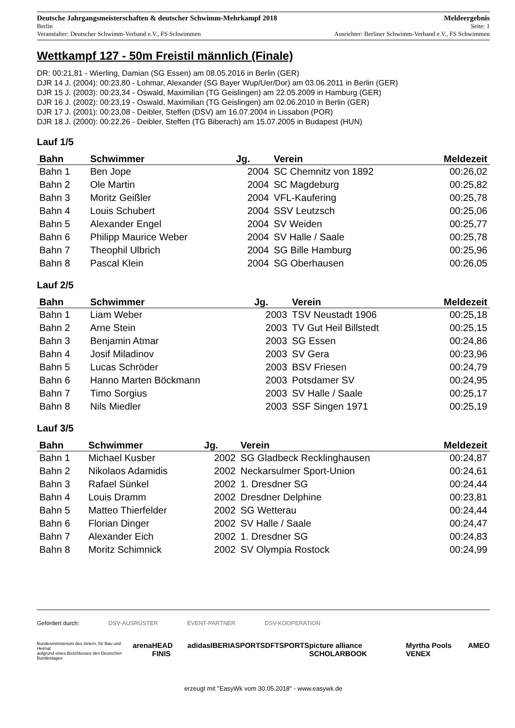Deutsche Jahrgangsmeisterschaften & deutscher Schwimm-Mehrkampf 2018 Meldeergebnis
Berlin Seite: 1
Veranstalter: Deutscher Schwimm-Verband e.V., FS Schwimmen Ausrichter: Berliner Schwimm-Verband e.V., FS Schwimmen
Wettkampf 127 - 50m Freistil männlich (Finale)
DR: 00:21,81 - Wierling, Damian (SG Essen) am 08.05.2016 in Berlin (GER)
DJR 14 J. (2004): 00:23,80 - Lohmar, Alexander (SG Bayer Wup/Uer/Dor) am 03.06.2011 in Berlin (GER)
DJR 15 J. (2003): 00:23,34 - Oswald, Maximilian (TG Geislingen) am 22.05.2009 in Hamburg (GER)
DJR 16 J. (2002): 00:23,19 - Oswald, Maximilian (TG Geislingen) am 02.06.2010 in Berlin (GER)
DJR 17 J. (2001): 00:23,08 - Deibler, Steffen (DSV) am 16.07.2004 in Lissabon (POR)
DJR 18 J. (2000): 00:22,26 - Deibler, Steffen (TG Biberach) am 15.07.2005 in Budapest (HUN)
Lauf 1/5
| Bahn | Schwimmer | Jg. | Verein | Meldezeit |
| --- | --- | --- | --- | --- |
| Bahn 1 | Ben Jope | 2004 | SC Chemnitz von 1892 | 00:26,02 |
| Bahn 2 | Ole Martin | 2004 | SC Magdeburg | 00:25,82 |
| Bahn 3 | Moritz Geißler | 2004 | VFL-Kaufering | 00:25,78 |
| Bahn 4 | Louis Schubert | 2004 | SSV Leutzsch | 00:25,06 |
| Bahn 5 | Alexander Engel | 2004 | SV Weiden | 00:25,77 |
| Bahn 6 | Philipp Maurice Weber | 2004 | SV Halle / Saale | 00:25,78 |
| Bahn 7 | Theophil Ulbrich | 2004 | SG Bille Hamburg | 00:25,96 |
| Bahn 8 | Pascal Klein | 2004 | SG Oberhausen | 00:26,05 |
Lauf 2/5
| Bahn | Schwimmer | Jg. | Verein | Meldezeit |
| --- | --- | --- | --- | --- |
| Bahn 1 | Liam Weber | 2003 | TSV Neustadt 1906 | 00:25,18 |
| Bahn 2 | Arne Stein | 2003 | TV Gut Heil Billstedt | 00:25,15 |
| Bahn 3 | Benjamin Atmar | 2003 | SG Essen | 00:24,86 |
| Bahn 4 | Josif Miladinov | 2003 | SV Gera | 00:23,96 |
| Bahn 5 | Lucas Schröder | 2003 | BSV Friesen | 00:24,79 |
| Bahn 6 | Hanno Marten Böckmann | 2003 | Potsdamer SV | 00:24,95 |
| Bahn 7 | Timo Sorgius | 2003 | SV Halle / Saale | 00:25,17 |
| Bahn 8 | Nils Miedler | 2003 | SSF Singen 1971 | 00:25,19 |
Lauf 3/5
| Bahn | Schwimmer | Jg. | Verein | Meldezeit |
| --- | --- | --- | --- | --- |
| Bahn 1 | Michael Kusber | 2002 | SG Gladbeck Recklinghausen | 00:24,87 |
| Bahn 2 | Nikolaos Adamidis | 2002 | Neckarsulmer Sport-Union | 00:24,61 |
| Bahn 3 | Rafael Sünkel | 2002 | 1. Dresdner SG | 00:24,44 |
| Bahn 4 | Louis Dramm | 2002 | Dresdner Delphine | 00:23,81 |
| Bahn 5 | Matteo Thierfelder | 2002 | SG Wetterau | 00:24,44 |
| Bahn 6 | Florian Dinger | 2002 | SV Halle / Saale | 00:24,47 |
| Bahn 7 | Alexander Eich | 2002 | 1. Dresdner SG | 00:24,83 |
| Bahn 8 | Moritz Schimnick | 2002 | SV Olympia Rostock | 00:24,99 |
Gefördert durch: DSV-AUSRÜSTER EVENT-PARTNER DSV-KOOPERATION
Bundesministerium des Innern, für Bau und Heimat
aufgrund eines Beschlusses des Deutschen Bundestages arena HEAD FINIS adidas IBERIASPORTS DFTSPORTS picture alliance SCHOLARBOOK Myrtha Pools VENEX AMEO
erzeugt mit "EasyWk vom 30.05.2018" - www.easywk.de